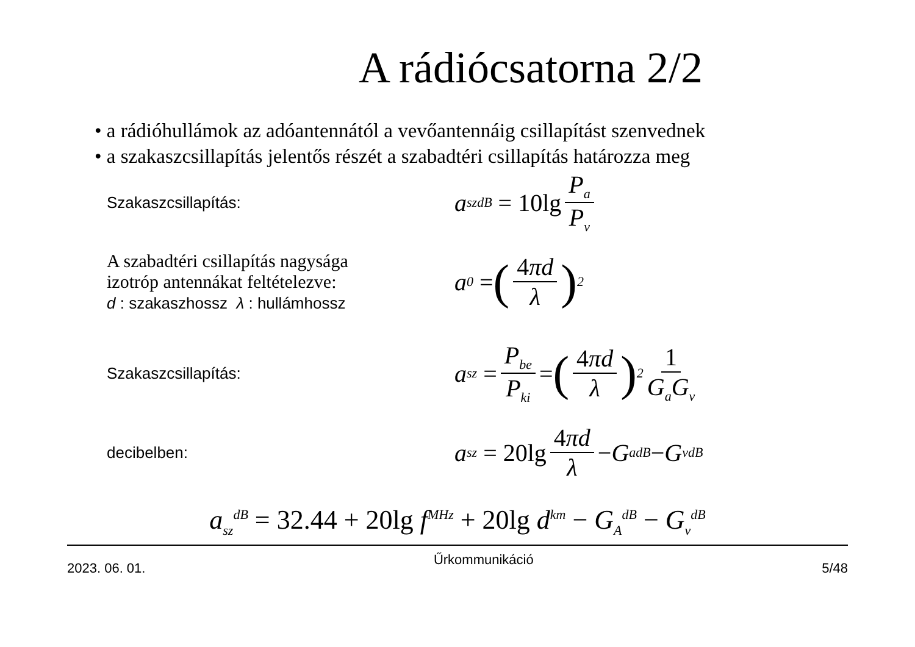A rádiócsatorna 2/2
• a rádióhullámok az adóantennától a vevőantennáig csillapítást szenvednek
• a szakaszcsillapítás jelentős részét a szabadtéri csillapítás határozza meg
Szakaszcsillapítás:
a<sub>sz</sub><sup>dB</sup> = 10lg P<sub>a</sub> P<sub>v</sub>
A szabadtéri csillapítás nagysága
izotróp antennákat feltételezve:
d : szakaszhossz λ : hullámhossz
a<sub>0</sub> = (4πd λ)<sup>2</sup>
Szakaszcsillapítás:
a<sub>sz</sub> = P<sub>be</sub> P<sub>ki</sub> = (4πd λ)<sup>2</sup> 1 G<sub>a</sub>G<sub>v</sub>
decibelben:
a<sub>sz</sub> = 20lg 4πd λ − G<sub>a</sub><sup>dB</sup> − G<sub>v</sub><sup>dB</sup>
a<sub>sz</sub><sup>dB</sup> = 32.44 + 20lg f<sup>MHz</sup> + 20lg d<sup>km</sup> − G<sub>A</sub><sup>dB</sup> − G<sub>v</sub><sup>dB</sup>
2023. 06. 01. Űrkommunikáció 5/48